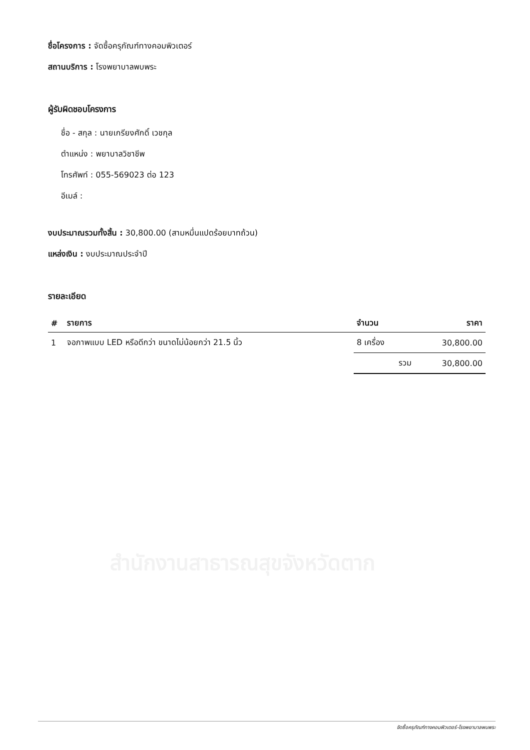สำนักงานสาธารณสุขจังหวัดตาก
ชื่อโครงการ : จัดซื้อครุภัณฑ์ทางคอมพิวเตอร์
สถานบริการ : โรงพยาบาลพบพระ
ผู้รับผิดชอบโครงการ
ชื่อ - สกุล : นายเกรียงศักดิ์ เวชกุล
ตำแหน่ง : พยาบาลวิชาชีพ
โทรศัพท์ : 055-569023 ต่อ 123
อีเมล์ :
งบประมาณรวมทั้งสิ้น : 30,800.00 (สามหมื่นแปดร้อยบาทถ้วน)
แหล่งเงิน : งบประมาณประจำปี
รายละเอียด
| # | รายการ | จำนวน | ราคา |
| --- | --- | --- | --- |
| 1 | จอภาพแบบ LED หรือดีกว่า ขนาดไม่น้อยกว่า 21.5 นิ้ว | 8 เครื่อง | 30,800.00 |
| | | รวม | 30,800.00 |
จัดซื้อครุภัณฑ์ทางคอมพิวเตอร์-โรงพยาบาลพบพระ